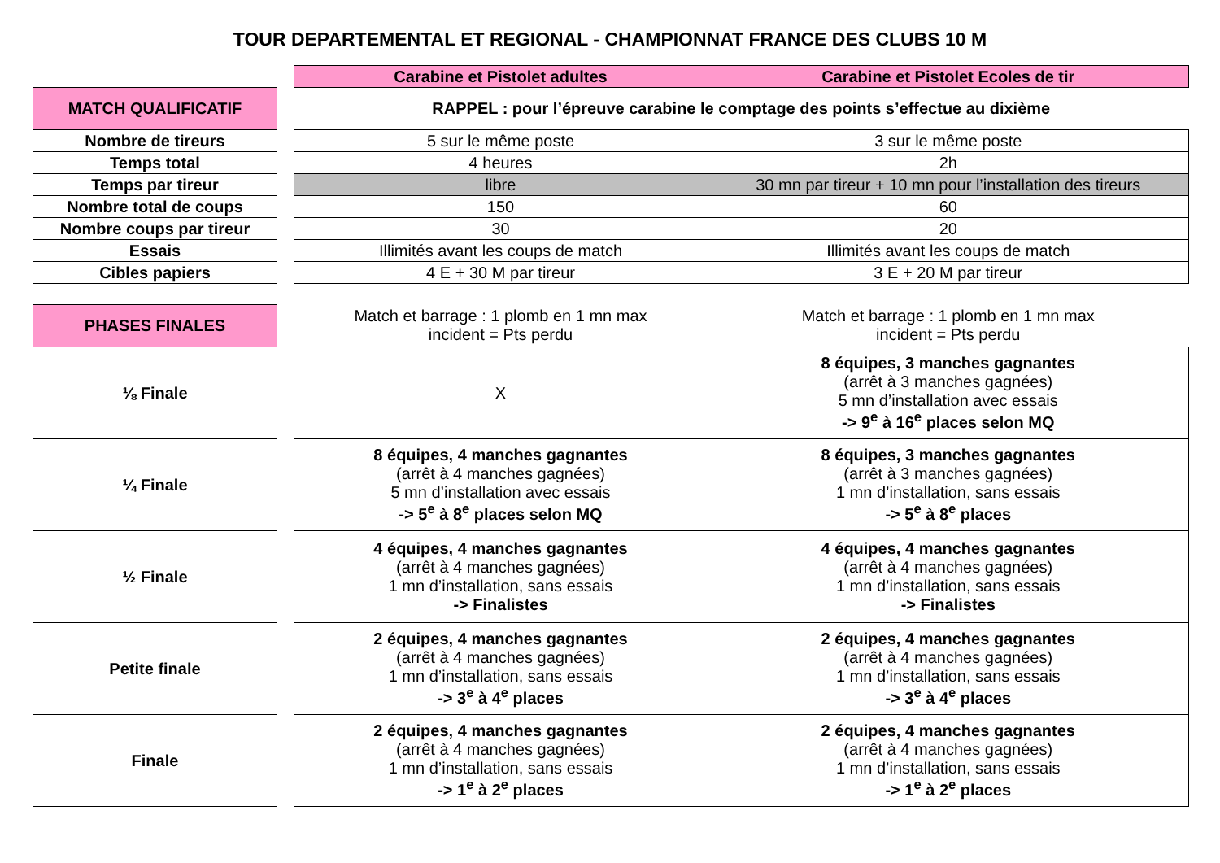TOUR DEPARTEMENTAL ET REGIONAL - CHAMPIONNAT FRANCE DES CLUBS 10 M
| | | Carabine et Pistolet adultes | Carabine et Pistolet Ecoles de tir |
| MATCH QUALIFICATIF | | RAPPEL : pour l’épreuve carabine le comptage des points s’effectue au dixième | |
| Nombre de tireurs | | 5 sur le même poste | 3 sur le même poste |
| Temps total | | 4 heures | 2h |
| Temps par tireur | | libre | 30 mn par tireur + 10 mn pour l’installation des tireurs |
| Nombre total de coups | | 150 | 60 |
| Nombre coups par tireur | | 30 | 20 |
| Essais | | Illimités avant les coups de match | Illimités avant les coups de match |
| Cibles papiers | | 4 E + 30 M par tireur | 3 E + 20 M par tireur |
| PHASES FINALES | | Match et barrage : 1 plomb en 1 mn max incident = Pts perdu | Match et barrage : 1 plomb en 1 mn max incident = Pts perdu |
| ⅛ Finale | | X | 8 équipes, 3 manches gagnantes (arrêt à 3 manches gagnées) 5 mn d’installation avec essais -> 9<sup>e</sup> à 16<sup>e</sup> places selon MQ |
| ¼ Finale | | 8 équipes, 4 manches gagnantes (arrêt à 4 manches gagnées) 5 mn d’installation avec essais -> 5<sup>e</sup> à 8<sup>e</sup> places selon MQ | 8 équipes, 3 manches gagnantes (arrêt à 3 manches gagnées) 1 mn d’installation, sans essais -> 5<sup>e</sup> à 8<sup>e</sup> places |
| ½ Finale | | 4 équipes, 4 manches gagnantes (arrêt à 4 manches gagnées) 1 mn d’installation, sans essais -> Finalistes | 4 équipes, 4 manches gagnantes (arrêt à 4 manches gagnées) 1 mn d’installation, sans essais -> Finalistes |
| Petite finale | | 2 équipes, 4 manches gagnantes (arrêt à 4 manches gagnées) 1 mn d’installation, sans essais -> 3<sup>e</sup> à 4<sup>e</sup> places | 2 équipes, 4 manches gagnantes (arrêt à 4 manches gagnées) 1 mn d’installation, sans essais -> 3<sup>e</sup> à 4<sup>e</sup> places |
| Finale | | 2 équipes, 4 manches gagnantes (arrêt à 4 manches gagnées) 1 mn d’installation, sans essais -> 1<sup>e</sup> à 2<sup>e</sup> places | 2 équipes, 4 manches gagnantes (arrêt à 4 manches gagnées) 1 mn d’installation, sans essais -> 1<sup>e</sup> à 2<sup>e</sup> places |